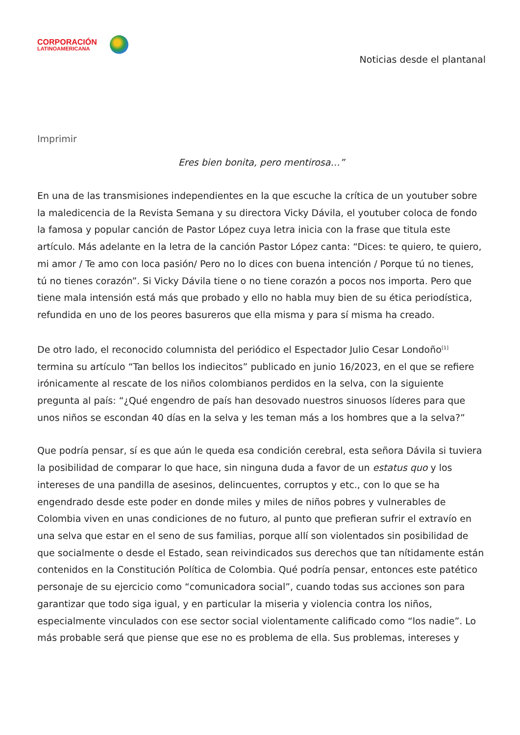CORPORACIÓN
LATINOAMERICANA
Noticias desde el plantanal
Imprimir
Eres bien bonita, pero mentirosa…”
En una de las transmisiones independientes en la que escuche la crítica de un youtuber sobre la maledicencia de la Revista Semana y su directora Vicky Dávila, el youtuber coloca de fondo la famosa y popular canción de Pastor López cuya letra inicia con la frase que titula este artículo. Más adelante en la letra de la canción Pastor López canta: “Dices: te quiero, te quiero, mi amor / Te amo con loca pasión/ Pero no lo dices con buena intención / Porque tú no tienes, tú no tienes corazón”. Si Vicky Dávila tiene o no tiene corazón a pocos nos importa. Pero que tiene mala intensión está más que probado y ello no habla muy bien de su ética periodística, refundida en uno de los peores basureros que ella misma y para sí misma ha creado.
De otro lado, el reconocido columnista del periódico el Espectador Julio Cesar Londoño<sup>[1]</sup> termina su artículo “Tan bellos los indiecitos” publicado en junio 16/2023, en el que se refiere irónicamente al rescate de los niños colombianos perdidos en la selva, con la siguiente pregunta al país: “¿Qué engendro de país han desovado nuestros sinuosos líderes para que unos niños se escondan 40 días en la selva y les teman más a los hombres que a la selva?”
Que podría pensar, sí es que aún le queda esa condición cerebral, esta señora Dávila si tuviera la posibilidad de comparar lo que hace, sin ninguna duda a favor de un estatus quo y los intereses de una pandilla de asesinos, delincuentes, corruptos y etc., con lo que se ha engendrado desde este poder en donde miles y miles de niños pobres y vulnerables de Colombia viven en unas condiciones de no futuro, al punto que prefieran sufrir el extravío en una selva que estar en el seno de sus familias, porque allí son violentados sin posibilidad de que socialmente o desde el Estado, sean reivindicados sus derechos que tan nítidamente están contenidos en la Constitución Política de Colombia. Qué podría pensar, entonces este patético personaje de su ejercicio como “comunicadora social”, cuando todas sus acciones son para garantizar que todo siga igual, y en particular la miseria y violencia contra los niños, especialmente vinculados con ese sector social violentamente calificado como “los nadie”. Lo más probable será que piense que ese no es problema de ella. Sus problemas, intereses y